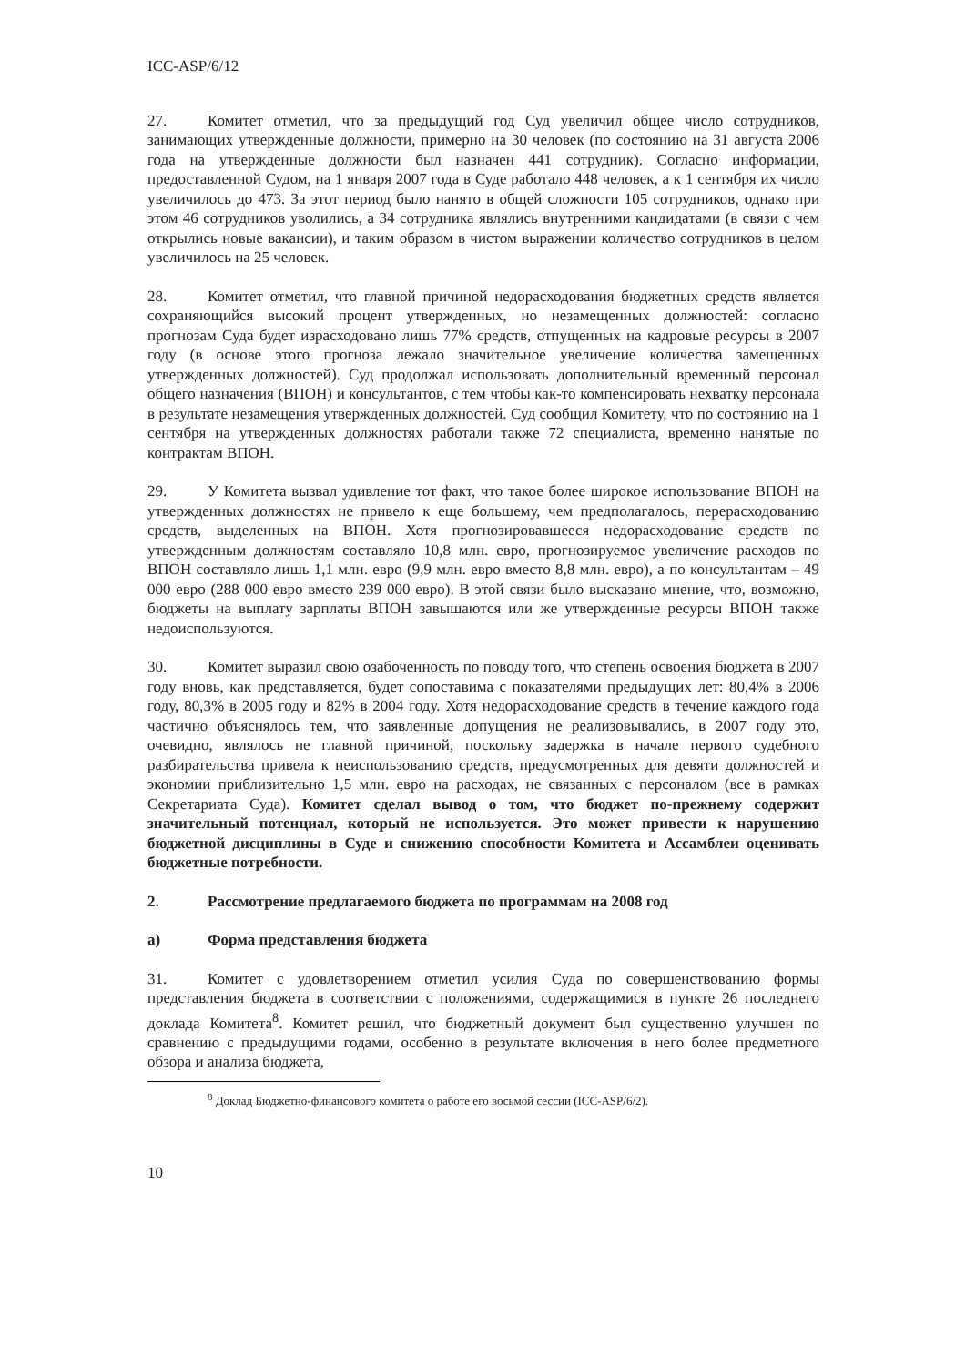ICC-ASP/6/12
27. Комитет отметил, что за предыдущий год Суд увеличил общее число сотрудников, занимающих утвержденные должности, примерно на 30 человек (по состоянию на 31 августа 2006 года на утвержденные должности был назначен 441 сотрудник). Согласно информации, предоставленной Судом, на 1 января 2007 года в Суде работало 448 человек, а к 1 сентября их число увеличилось до 473. За этот период было нанято в общей сложности 105 сотрудников, однако при этом 46 сотрудников уволились, а 34 сотрудника являлись внутренними кандидатами (в связи с чем открылись новые вакансии), и таким образом в чистом выражении количество сотрудников в целом увеличилось на 25 человек.
28. Комитет отметил, что главной причиной недорасходования бюджетных средств является сохраняющийся высокий процент утвержденных, но незамещенных должностей: согласно прогнозам Суда будет израсходовано лишь 77% средств, отпущенных на кадровые ресурсы в 2007 году (в основе этого прогноза лежало значительное увеличение количества замещенных утвержденных должностей). Суд продолжал использовать дополнительный временный персонал общего назначения (ВПОН) и консультантов, с тем чтобы как-то компенсировать нехватку персонала в результате незамещения утвержденных должностей. Суд сообщил Комитету, что по состоянию на 1 сентября на утвержденных должностях работали также 72 специалиста, временно нанятые по контрактам ВПОН.
29. У Комитета вызвал удивление тот факт, что такое более широкое использование ВПОН на утвержденных должностях не привело к еще большему, чем предполагалось, перерасходованию средств, выделенных на ВПОН. Хотя прогнозировавшееся недорасходование средств по утвержденным должностям составляло 10,8 млн. евро, прогнозируемое увеличение расходов по ВПОН составляло лишь 1,1 млн. евро (9,9 млн. евро вместо 8,8 млн. евро), а по консультантам – 49 000 евро (288 000 евро вместо 239 000 евро). В этой связи было высказано мнение, что, возможно, бюджеты на выплату зарплаты ВПОН завышаются или же утвержденные ресурсы ВПОН также недоиспользуются.
30. Комитет выразил свою озабоченность по поводу того, что степень освоения бюджета в 2007 году вновь, как представляется, будет сопоставима с показателями предыдущих лет: 80,4% в 2006 году, 80,3% в 2005 году и 82% в 2004 году. Хотя недорасходование средств в течение каждого года частично объяснялось тем, что заявленные допущения не реализовывались, в 2007 году это, очевидно, являлось не главной причиной, поскольку задержка в начале первого судебного разбирательства привела к неиспользованию средств, предусмотренных для девяти должностей и экономии приблизительно 1,5 млн. евро на расходах, не связанных с персоналом (все в рамках Секретариата Суда). Комитет сделал вывод о том, что бюджет по-прежнему содержит значительный потенциал, который не используется. Это может привести к нарушению бюджетной дисциплины в Суде и снижению способности Комитета и Ассамблеи оценивать бюджетные потребности.
2. Рассмотрение предлагаемого бюджета по программам на 2008 год
a) Форма представления бюджета
31. Комитет с удовлетворением отметил усилия Суда по совершенствованию формы представления бюджета в соответствии с положениями, содержащимися в пункте 26 последнего доклада Комитета<sup>8</sup>. Комитет решил, что бюджетный документ был существенно улучшен по сравнению с предыдущими годами, особенно в результате включения в него более предметного обзора и анализа бюджета,
<sup>8</sup> Доклад Бюджетно-финансового комитета о работе его восьмой сессии (ICC-ASP/6/2).
10